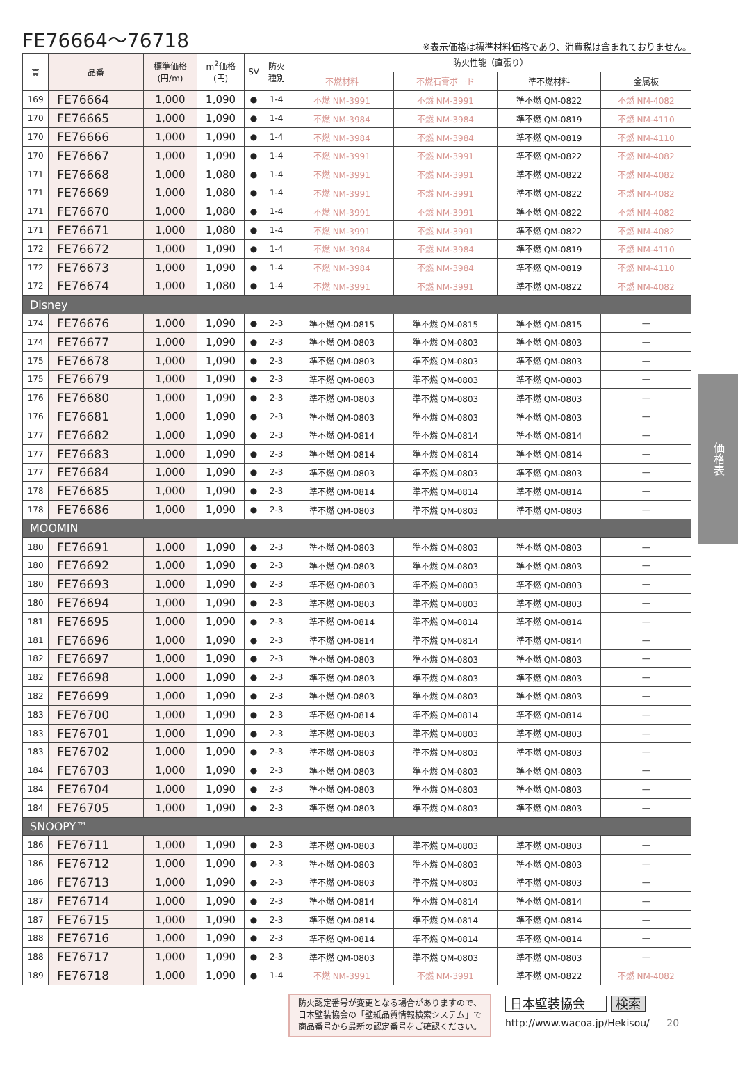FE76664～76718
※表示価格は標準材料価格であり、消費税は含まれておりません。
| 頁 | 品番 | 標準価格 (円/m) | m<sup>2</sup>価格 (円) | SV | 防火 種別 | 防火性能（直張り） | | | |
| --- | --- | --- | --- | --- | --- | --- | --- | --- | --- |
| | | | | | | 不燃材料 | 不燃石膏ボード | 準不燃材料 | 金属板 |
| 169 | FE76664 | 1,000 | 1,090 | ● | 1-4 | 不燃 NM-3991 | 不燃 NM-3991 | 準不燃 QM-0822 | 不燃 NM-4082 |
| 170 | FE76665 | 1,000 | 1,090 | ● | 1-4 | 不燃 NM-3984 | 不燃 NM-3984 | 準不燃 QM-0819 | 不燃 NM-4110 |
| 170 | FE76666 | 1,000 | 1,090 | ● | 1-4 | 不燃 NM-3984 | 不燃 NM-3984 | 準不燃 QM-0819 | 不燃 NM-4110 |
| 170 | FE76667 | 1,000 | 1,090 | ● | 1-4 | 不燃 NM-3991 | 不燃 NM-3991 | 準不燃 QM-0822 | 不燃 NM-4082 |
| 171 | FE76668 | 1,000 | 1,080 | ● | 1-4 | 不燃 NM-3991 | 不燃 NM-3991 | 準不燃 QM-0822 | 不燃 NM-4082 |
| 171 | FE76669 | 1,000 | 1,080 | ● | 1-4 | 不燃 NM-3991 | 不燃 NM-3991 | 準不燃 QM-0822 | 不燃 NM-4082 |
| 171 | FE76670 | 1,000 | 1,080 | ● | 1-4 | 不燃 NM-3991 | 不燃 NM-3991 | 準不燃 QM-0822 | 不燃 NM-4082 |
| 171 | FE76671 | 1,000 | 1,080 | ● | 1-4 | 不燃 NM-3991 | 不燃 NM-3991 | 準不燃 QM-0822 | 不燃 NM-4082 |
| 172 | FE76672 | 1,000 | 1,090 | ● | 1-4 | 不燃 NM-3984 | 不燃 NM-3984 | 準不燃 QM-0819 | 不燃 NM-4110 |
| 172 | FE76673 | 1,000 | 1,090 | ● | 1-4 | 不燃 NM-3984 | 不燃 NM-3984 | 準不燃 QM-0819 | 不燃 NM-4110 |
| 172 | FE76674 | 1,000 | 1,080 | ● | 1-4 | 不燃 NM-3991 | 不燃 NM-3991 | 準不燃 QM-0822 | 不燃 NM-4082 |
| Disney | | | | | | | | | |
| 174 | FE76676 | 1,000 | 1,090 | ● | 2-3 | 準不燃 QM-0815 | 準不燃 QM-0815 | 準不燃 QM-0815 | — |
| 174 | FE76677 | 1,000 | 1,090 | ● | 2-3 | 準不燃 QM-0803 | 準不燃 QM-0803 | 準不燃 QM-0803 | — |
| 175 | FE76678 | 1,000 | 1,090 | ● | 2-3 | 準不燃 QM-0803 | 準不燃 QM-0803 | 準不燃 QM-0803 | — |
| 175 | FE76679 | 1,000 | 1,090 | ● | 2-3 | 準不燃 QM-0803 | 準不燃 QM-0803 | 準不燃 QM-0803 | — |
| 176 | FE76680 | 1,000 | 1,090 | ● | 2-3 | 準不燃 QM-0803 | 準不燃 QM-0803 | 準不燃 QM-0803 | — |
| 176 | FE76681 | 1,000 | 1,090 | ● | 2-3 | 準不燃 QM-0803 | 準不燃 QM-0803 | 準不燃 QM-0803 | — |
| 177 | FE76682 | 1,000 | 1,090 | ● | 2-3 | 準不燃 QM-0814 | 準不燃 QM-0814 | 準不燃 QM-0814 | — |
| 177 | FE76683 | 1,000 | 1,090 | ● | 2-3 | 準不燃 QM-0814 | 準不燃 QM-0814 | 準不燃 QM-0814 | — |
| 177 | FE76684 | 1,000 | 1,090 | ● | 2-3 | 準不燃 QM-0803 | 準不燃 QM-0803 | 準不燃 QM-0803 | — |
| 178 | FE76685 | 1,000 | 1,090 | ● | 2-3 | 準不燃 QM-0814 | 準不燃 QM-0814 | 準不燃 QM-0814 | — |
| 178 | FE76686 | 1,000 | 1,090 | ● | 2-3 | 準不燃 QM-0803 | 準不燃 QM-0803 | 準不燃 QM-0803 | — |
| MOOMIN | | | | | | | | | |
| 180 | FE76691 | 1,000 | 1,090 | ● | 2-3 | 準不燃 QM-0803 | 準不燃 QM-0803 | 準不燃 QM-0803 | — |
| 180 | FE76692 | 1,000 | 1,090 | ● | 2-3 | 準不燃 QM-0803 | 準不燃 QM-0803 | 準不燃 QM-0803 | — |
| 180 | FE76693 | 1,000 | 1,090 | ● | 2-3 | 準不燃 QM-0803 | 準不燃 QM-0803 | 準不燃 QM-0803 | — |
| 180 | FE76694 | 1,000 | 1,090 | ● | 2-3 | 準不燃 QM-0803 | 準不燃 QM-0803 | 準不燃 QM-0803 | — |
| 181 | FE76695 | 1,000 | 1,090 | ● | 2-3 | 準不燃 QM-0814 | 準不燃 QM-0814 | 準不燃 QM-0814 | — |
| 181 | FE76696 | 1,000 | 1,090 | ● | 2-3 | 準不燃 QM-0814 | 準不燃 QM-0814 | 準不燃 QM-0814 | — |
| 182 | FE76697 | 1,000 | 1,090 | ● | 2-3 | 準不燃 QM-0803 | 準不燃 QM-0803 | 準不燃 QM-0803 | — |
| 182 | FE76698 | 1,000 | 1,090 | ● | 2-3 | 準不燃 QM-0803 | 準不燃 QM-0803 | 準不燃 QM-0803 | — |
| 182 | FE76699 | 1,000 | 1,090 | ● | 2-3 | 準不燃 QM-0803 | 準不燃 QM-0803 | 準不燃 QM-0803 | — |
| 183 | FE76700 | 1,000 | 1,090 | ● | 2-3 | 準不燃 QM-0814 | 準不燃 QM-0814 | 準不燃 QM-0814 | — |
| 183 | FE76701 | 1,000 | 1,090 | ● | 2-3 | 準不燃 QM-0803 | 準不燃 QM-0803 | 準不燃 QM-0803 | — |
| 183 | FE76702 | 1,000 | 1,090 | ● | 2-3 | 準不燃 QM-0803 | 準不燃 QM-0803 | 準不燃 QM-0803 | — |
| 184 | FE76703 | 1,000 | 1,090 | ● | 2-3 | 準不燃 QM-0803 | 準不燃 QM-0803 | 準不燃 QM-0803 | — |
| 184 | FE76704 | 1,000 | 1,090 | ● | 2-3 | 準不燃 QM-0803 | 準不燃 QM-0803 | 準不燃 QM-0803 | — |
| 184 | FE76705 | 1,000 | 1,090 | ● | 2-3 | 準不燃 QM-0803 | 準不燃 QM-0803 | 準不燃 QM-0803 | — |
| SNOOPY™ | | | | | | | | | |
| 186 | FE76711 | 1,000 | 1,090 | ● | 2-3 | 準不燃 QM-0803 | 準不燃 QM-0803 | 準不燃 QM-0803 | — |
| 186 | FE76712 | 1,000 | 1,090 | ● | 2-3 | 準不燃 QM-0803 | 準不燃 QM-0803 | 準不燃 QM-0803 | — |
| 186 | FE76713 | 1,000 | 1,090 | ● | 2-3 | 準不燃 QM-0803 | 準不燃 QM-0803 | 準不燃 QM-0803 | — |
| 187 | FE76714 | 1,000 | 1,090 | ● | 2-3 | 準不燃 QM-0814 | 準不燃 QM-0814 | 準不燃 QM-0814 | — |
| 187 | FE76715 | 1,000 | 1,090 | ● | 2-3 | 準不燃 QM-0814 | 準不燃 QM-0814 | 準不燃 QM-0814 | — |
| 188 | FE76716 | 1,000 | 1,090 | ● | 2-3 | 準不燃 QM-0814 | 準不燃 QM-0814 | 準不燃 QM-0814 | — |
| 188 | FE76717 | 1,000 | 1,090 | ● | 2-3 | 準不燃 QM-0803 | 準不燃 QM-0803 | 準不燃 QM-0803 | — |
| 189 | FE76718 | 1,000 | 1,090 | ● | 1-4 | 不燃 NM-3991 | 不燃 NM-3991 | 準不燃 QM-0822 | 不燃 NM-4082 |
価格表
防火認定番号が変更となる場合がありますので、
日本壁装協会の「壁紙品質情報検索システム」で
商品番号から最新の認定番号をご確認ください。
日本壁装協会 検索
http://www.wacoa.jp/Hekisou/ 20